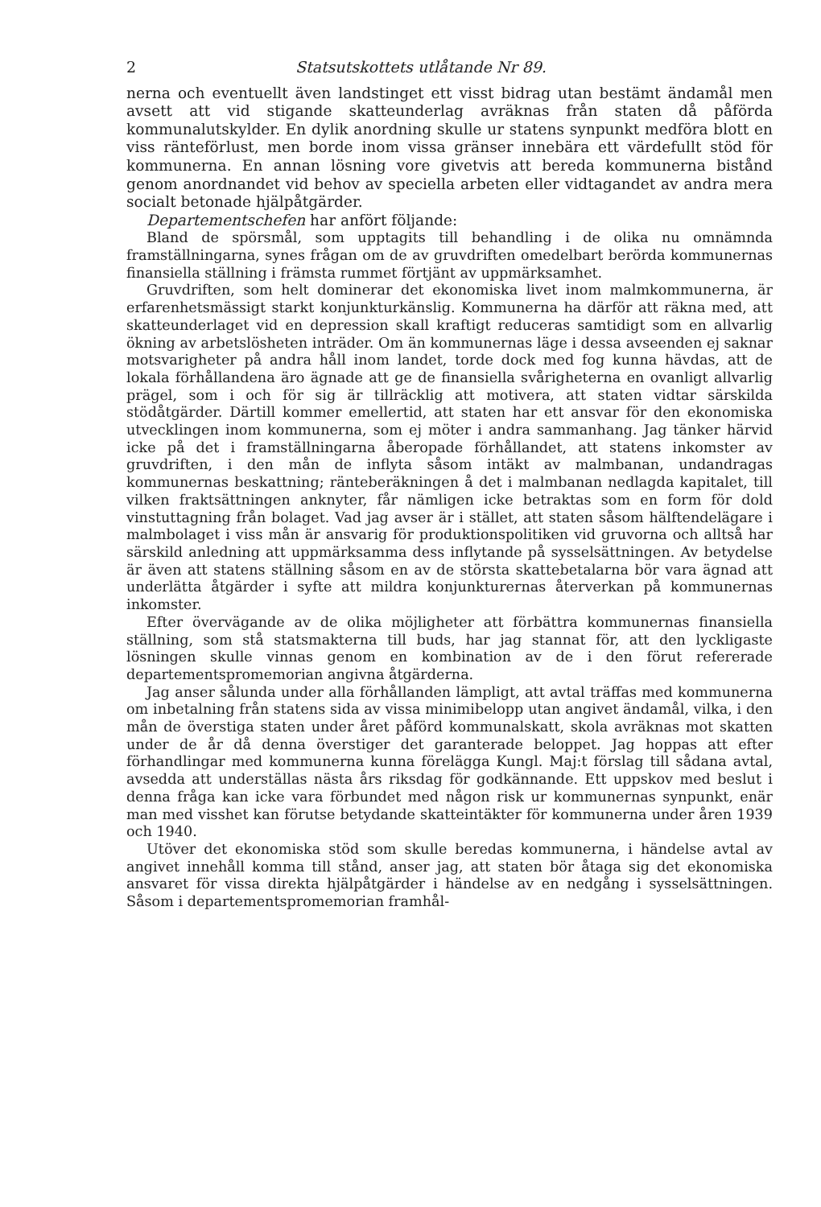2 Statsutskottets utlåtande Nr 89.
nerna och eventuellt även landstinget ett visst bidrag utan bestämt ändamål men avsett att vid stigande skatteunderlag avräknas från staten då påförda kommunalutskylder. En dylik anordning skulle ur statens synpunkt medföra blott en viss ränteförlust, men borde inom vissa gränser innebära ett värdefullt stöd för kommunerna. En annan lösning vore givetvis att bereda kommunerna bistånd genom anordnandet vid behov av speciella arbeten eller vidtagandet av andra mera socialt betonade hjälpåtgärder.
Departementschefen har anfört följande:
Bland de spörsmål, som upptagits till behandling i de olika nu omnämnda framställningarna, synes frågan om de av gruvdriften omedelbart berörda kommunernas finansiella ställning i främsta rummet förtjänt av uppmärksamhet.
Gruvdriften, som helt dominerar det ekonomiska livet inom malmkommunerna, är erfarenhetsmässigt starkt konjunkturkänslig. Kommunerna ha därför att räkna med, att skatteunderlaget vid en depression skall kraftigt reduceras samtidigt som en allvarlig ökning av arbetslösheten inträder. Om än kommunernas läge i dessa avseenden ej saknar motsvarigheter på andra håll inom landet, torde dock med fog kunna hävdas, att de lokala förhållandena äro ägnade att ge de finansiella svårigheterna en ovanligt allvarlig prägel, som i och för sig är tillräcklig att motivera, att staten vidtar särskilda stödåtgärder. Därtill kommer emellertid, att staten har ett ansvar för den ekonomiska utvecklingen inom kommunerna, som ej möter i andra sammanhang. Jag tänker härvid icke på det i framställningarna åberopade förhållandet, att statens inkomster av gruvdriften, i den mån de inflyta såsom intäkt av malmbanan, undandragas kommunernas beskattning; ränteberäkningen å det i malmbanan nedlagda kapitalet, till vilken fraktsättningen anknyter, får nämligen icke betraktas som en form för dold vinstuttagning från bolaget. Vad jag avser är i stället, att staten såsom hälftendelägare i malmbolaget i viss mån är ansvarig för produktionspolitiken vid gruvorna och alltså har särskild anledning att uppmärksamma dess inflytande på sysselsättningen. Av betydelse är även att statens ställning såsom en av de största skattebetalarna bör vara ägnad att underlätta åtgärder i syfte att mildra konjunkturernas återverkan på kommunernas inkomster.
Efter övervägande av de olika möjligheter att förbättra kommunernas finansiella ställning, som stå statsmakterna till buds, har jag stannat för, att den lyckligaste lösningen skulle vinnas genom en kombination av de i den förut refererade departementspromemorian angivna åtgärderna.
Jag anser sålunda under alla förhållanden lämpligt, att avtal träffas med kommunerna om inbetalning från statens sida av vissa minimibelopp utan angivet ändamål, vilka, i den mån de överstiga staten under året påförd kommunalskatt, skola avräknas mot skatten under de år då denna överstiger det garanterade beloppet. Jag hoppas att efter förhandlingar med kommunerna kunna förelägga Kungl. Maj:t förslag till sådana avtal, avsedda att underställas nästa års riksdag för godkännande. Ett uppskov med beslut i denna fråga kan icke vara förbundet med någon risk ur kommunernas synpunkt, enär man med visshet kan förutse betydande skatteintäkter för kommunerna under åren 1939 och 1940.
Utöver det ekonomiska stöd som skulle beredas kommunerna, i händelse avtal av angivet innehåll komma till stånd, anser jag, att staten bör åtaga sig det ekonomiska ansvaret för vissa direkta hjälpåtgärder i händelse av en nedgång i sysselsättningen. Såsom i departementspromemorian framhål-